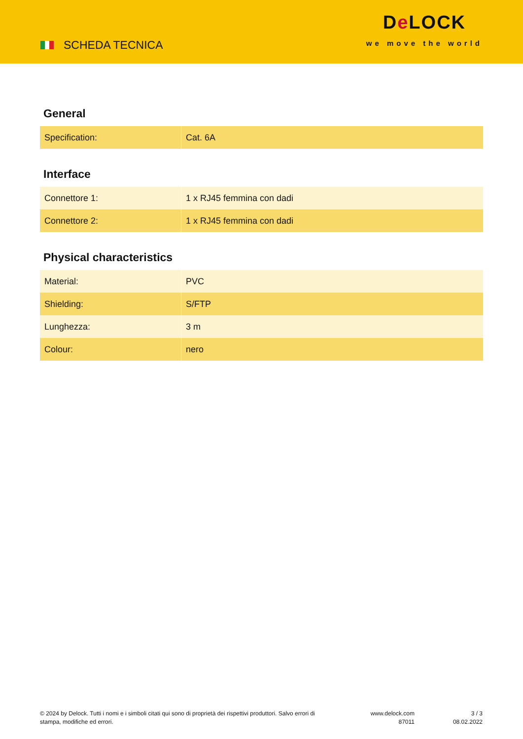SCHEDA TECNICA
De LOCK
we move the world
General
| Specification: | Cat. 6A |
Interface
| Connettore 1: | 1 x RJ45 femmina con dadi |
| Connettore 2: | 1 x RJ45 femmina con dadi |
Physical characteristics
| Material: | PVC |
| Shielding: | S/FTP |
| Lunghezza: | 3 m |
| Colour: | nero |
© 2024 by Delock. Tutti i nomi e i simboli citati qui sono di proprietà dei rispettivi produttori. Salvo errori di stampa, modifiche ed errori.
www.delock.com
87011
3 / 3
08.02.2022